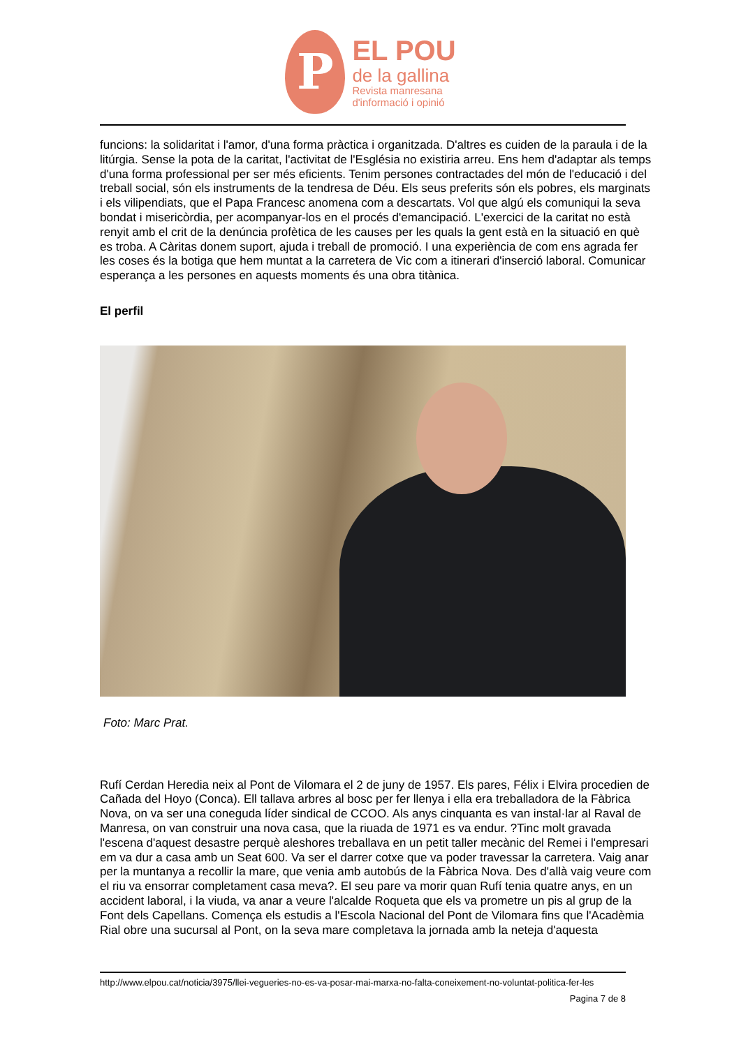P
EL POU
de la gallina
Revista manresana
d'informació i opinió
funcions: la solidaritat i l'amor, d'una forma pràctica i organitzada. D'altres es cuiden de la paraula i de la litúrgia. Sense la pota de la caritat, l'activitat de l'Església no existiria arreu. Ens hem d'adaptar als temps d'una forma professional per ser més eficients. Tenim persones contractades del món de l'educació i del treball social, són els instruments de la tendresa de Déu. Els seus preferits són els pobres, els marginats i els vilipendiats, que el Papa Francesc anomena com a descartats. Vol que algú els comuniqui la seva bondat i misericòrdia, per acompanyar-los en el procés d'emancipació. L'exercici de la caritat no està renyit amb el crit de la denúncia profètica de les causes per les quals la gent està en la situació en què es troba. A Càritas donem suport, ajuda i treball de promoció. I una experiència de com ens agrada fer les coses és la botiga que hem muntat a la carretera de Vic com a itinerari d'inserció laboral. Comunicar esperança a les persones en aquests moments és una obra titànica.
El perfil
Foto: Marc Prat.
Rufí Cerdan Heredia neix al Pont de Vilomara el 2 de juny de 1957. Els pares, Félix i Elvira procedien de Cañada del Hoyo (Conca). Ell tallava arbres al bosc per fer llenya i ella era treballadora de la Fàbrica Nova, on va ser una coneguda líder sindical de CCOO. Als anys cinquanta es van instal·lar al Raval de Manresa, on van construir una nova casa, que la riuada de 1971 es va endur. ?Tinc molt gravada l'escena d'aquest desastre perquè aleshores treballava en un petit taller mecànic del Remei i l'empresari em va dur a casa amb un Seat 600. Va ser el darrer cotxe que va poder travessar la carretera. Vaig anar per la muntanya a recollir la mare, que venia amb autobús de la Fàbrica Nova. Des d'allà vaig veure com el riu va ensorrar completament casa meva?. El seu pare va morir quan Rufí tenia quatre anys, en un accident laboral, i la viuda, va anar a veure l'alcalde Roqueta que els va prometre un pis al grup de la Font dels Capellans. Comença els estudis a l'Escola Nacional del Pont de Vilomara fins que l'Acadèmia Rial obre una sucursal al Pont, on la seva mare completava la jornada amb la neteja d'aquesta
http://www.elpou.cat/noticia/3975/llei-vegueries-no-es-va-posar-mai-marxa-no-falta-coneixement-no-voluntat-politica-fer-les
Pagina 7 de 8